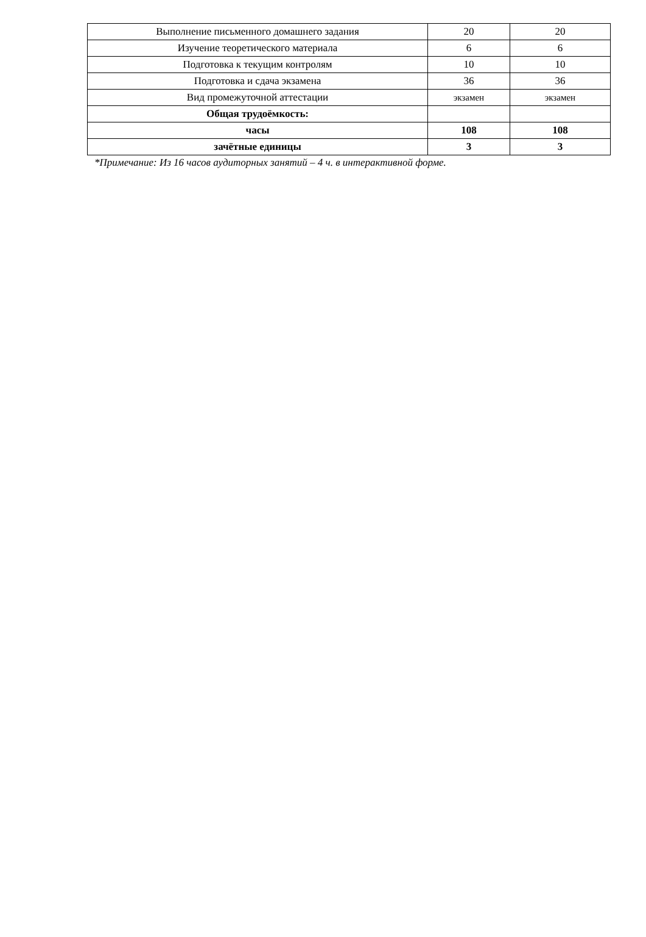| Выполнение письменного домашнего задания | 20 | 20 |
| Изучение теоретического материала | 6 | 6 |
| Подготовка к текущим контролям | 10 | 10 |
| Подготовка и сдача экзамена | 36 | 36 |
| Вид промежуточной аттестации | экзамен | экзамен |
| Общая трудоёмкость: | | |
| часы | 108 | 108 |
| зачётные единицы | 3 | 3 |
*Примечание: Из 16 часов аудиторных занятий – 4 ч. в интерактивной форме.